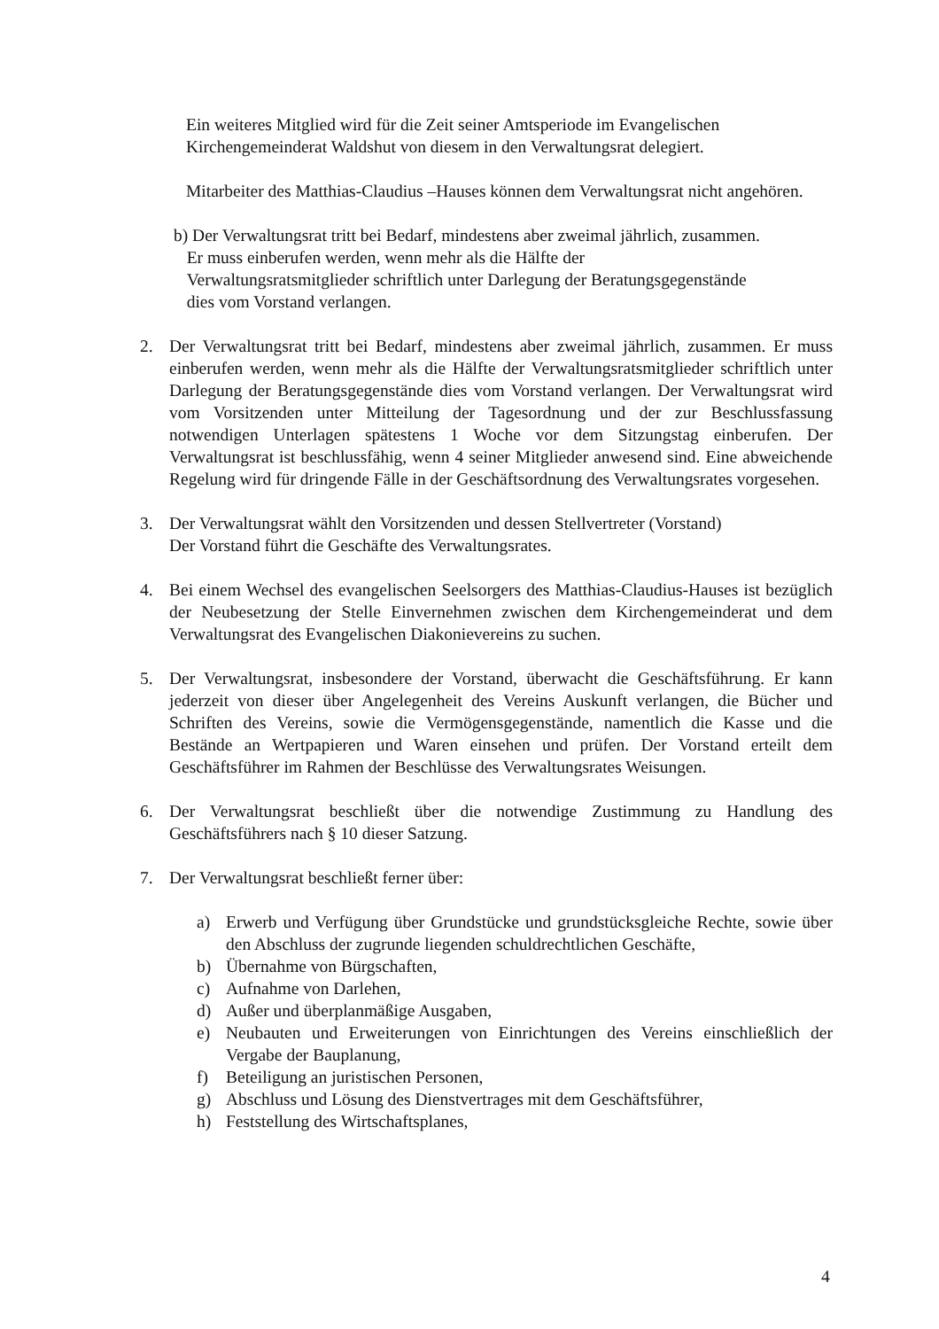Ein weiteres Mitglied wird für die Zeit seiner Amtsperiode im Evangelischen Kirchengemeinderat Waldshut von diesem in den Verwaltungsrat delegiert.
Mitarbeiter des Matthias-Claudius –Hauses können dem Verwaltungsrat nicht angehören.
b) Der Verwaltungsrat tritt bei Bedarf, mindestens aber zweimal jährlich, zusammen.
Er muss einberufen werden, wenn mehr als die Hälfte der
Verwaltungsratsmitglieder schriftlich unter Darlegung der Beratungsgegenstände
dies vom Vorstand verlangen.
2. Der Verwaltungsrat tritt bei Bedarf, mindestens aber zweimal jährlich, zusammen. Er muss einberufen werden, wenn mehr als die Hälfte der Verwaltungsratsmitglieder schriftlich unter Darlegung der Beratungsgegenstände dies vom Vorstand verlangen. Der Verwaltungsrat wird vom Vorsitzenden unter Mitteilung der Tagesordnung und der zur Beschlussfassung notwendigen Unterlagen spätestens 1 Woche vor dem Sitzungstag einberufen. Der Verwaltungsrat ist beschlussfähig, wenn 4 seiner Mitglieder anwesend sind. Eine abweichende Regelung wird für dringende Fälle in der Geschäftsordnung des Verwaltungsrates vorgesehen.
3. Der Verwaltungsrat wählt den Vorsitzenden und dessen Stellvertreter (Vorstand)
Der Vorstand führt die Geschäfte des Verwaltungsrates.
4. Bei einem Wechsel des evangelischen Seelsorgers des Matthias-Claudius-Hauses ist bezüglich der Neubesetzung der Stelle Einvernehmen zwischen dem Kirchengemeinderat und dem Verwaltungsrat des Evangelischen Diakonievereins zu suchen.
5. Der Verwaltungsrat, insbesondere der Vorstand, überwacht die Geschäftsführung. Er kann jederzeit von dieser über Angelegenheit des Vereins Auskunft verlangen, die Bücher und Schriften des Vereins, sowie die Vermögensgegenstände, namentlich die Kasse und die Bestände an Wertpapieren und Waren einsehen und prüfen. Der Vorstand erteilt dem Geschäftsführer im Rahmen der Beschlüsse des Verwaltungsrates Weisungen.
6. Der Verwaltungsrat beschließt über die notwendige Zustimmung zu Handlung des Geschäftsführers nach § 10 dieser Satzung.
7. Der Verwaltungsrat beschließt ferner über:
a) Erwerb und Verfügung über Grundstücke und grundstücksgleiche Rechte, sowie über den Abschluss der zugrunde liegenden schuldrechtlichen Geschäfte,
b) Übernahme von Bürgschaften,
c) Aufnahme von Darlehen,
d) Außer und überplanmäßige Ausgaben,
e) Neubauten und Erweiterungen von Einrichtungen des Vereins einschließlich der Vergabe der Bauplanung,
f) Beteiligung an juristischen Personen,
g) Abschluss und Lösung des Dienstvertrages mit dem Geschäftsführer,
h) Feststellung des Wirtschaftsplanes,
4